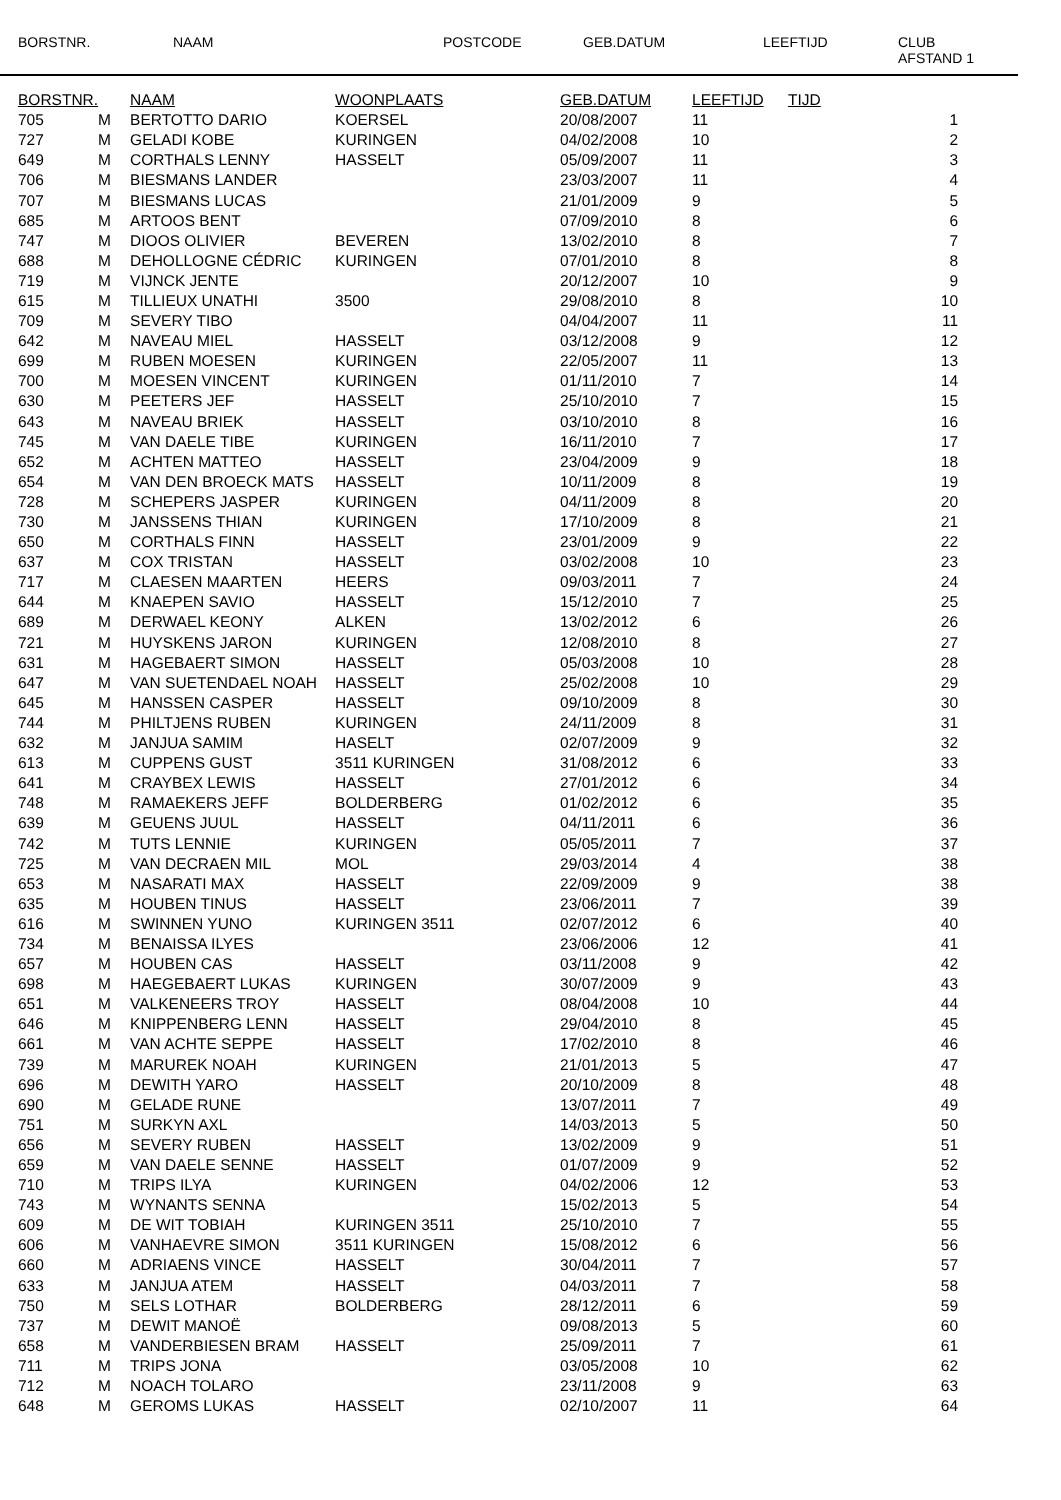BORSTNR. NAAM POSTCODE GEB.DATUM LEEFTIJD CLUB
AFSTAND 1
| BORSTNR. | | NAAM | WOONPLAATS | GEB.DATUM | LEEFTIJD | TIJD | |
| --- | --- | --- | --- | --- | --- | --- | --- |
| 705 | M | BERTOTTO DARIO | KOERSEL | 20/08/2007 | 11 | | 1 |
| 727 | M | GELADI KOBE | KURINGEN | 04/02/2008 | 10 | | 2 |
| 649 | M | CORTHALS LENNY | HASSELT | 05/09/2007 | 11 | | 3 |
| 706 | M | BIESMANS LANDER | | 23/03/2007 | 11 | | 4 |
| 707 | M | BIESMANS LUCAS | | 21/01/2009 | 9 | | 5 |
| 685 | M | ARTOOS BENT | | 07/09/2010 | 8 | | 6 |
| 747 | M | DIOOS OLIVIER | BEVEREN | 13/02/2010 | 8 | | 7 |
| 688 | M | DEHOLLOGNE CÉDRIC | KURINGEN | 07/01/2010 | 8 | | 8 |
| 719 | M | VIJNCK JENTE | | 20/12/2007 | 10 | | 9 |
| 615 | M | TILLIEUX UNATHI | 3500 | 29/08/2010 | 8 | | 10 |
| 709 | M | SEVERY TIBO | | 04/04/2007 | 11 | | 11 |
| 642 | M | NAVEAU MIEL | HASSELT | 03/12/2008 | 9 | | 12 |
| 699 | M | RUBEN MOESEN | KURINGEN | 22/05/2007 | 11 | | 13 |
| 700 | M | MOESEN VINCENT | KURINGEN | 01/11/2010 | 7 | | 14 |
| 630 | M | PEETERS JEF | HASSELT | 25/10/2010 | 7 | | 15 |
| 643 | M | NAVEAU BRIEK | HASSELT | 03/10/2010 | 8 | | 16 |
| 745 | M | VAN DAELE TIBE | KURINGEN | 16/11/2010 | 7 | | 17 |
| 652 | M | ACHTEN MATTEO | HASSELT | 23/04/2009 | 9 | | 18 |
| 654 | M | VAN DEN BROECK MATS | HASSELT | 10/11/2009 | 8 | | 19 |
| 728 | M | SCHEPERS JASPER | KURINGEN | 04/11/2009 | 8 | | 20 |
| 730 | M | JANSSENS THIAN | KURINGEN | 17/10/2009 | 8 | | 21 |
| 650 | M | CORTHALS FINN | HASSELT | 23/01/2009 | 9 | | 22 |
| 637 | M | COX TRISTAN | HASSELT | 03/02/2008 | 10 | | 23 |
| 717 | M | CLAESEN MAARTEN | HEERS | 09/03/2011 | 7 | | 24 |
| 644 | M | KNAEPEN SAVIO | HASSELT | 15/12/2010 | 7 | | 25 |
| 689 | M | DERWAEL KEONY | ALKEN | 13/02/2012 | 6 | | 26 |
| 721 | M | HUYSKENS JARON | KURINGEN | 12/08/2010 | 8 | | 27 |
| 631 | M | HAGEBAERT SIMON | HASSELT | 05/03/2008 | 10 | | 28 |
| 647 | M | VAN SUETENDAEL NOAH | HASSELT | 25/02/2008 | 10 | | 29 |
| 645 | M | HANSSEN CASPER | HASSELT | 09/10/2009 | 8 | | 30 |
| 744 | M | PHILTJENS RUBEN | KURINGEN | 24/11/2009 | 8 | | 31 |
| 632 | M | JANJUA SAMIM | HASELT | 02/07/2009 | 9 | | 32 |
| 613 | M | CUPPENS GUST | 3511 KURINGEN | 31/08/2012 | 6 | | 33 |
| 641 | M | CRAYBEX LEWIS | HASSELT | 27/01/2012 | 6 | | 34 |
| 748 | M | RAMAEKERS JEFF | BOLDERBERG | 01/02/2012 | 6 | | 35 |
| 639 | M | GEUENS JUUL | HASSELT | 04/11/2011 | 6 | | 36 |
| 742 | M | TUTS LENNIE | KURINGEN | 05/05/2011 | 7 | | 37 |
| 725 | M | VAN DECRAEN MIL | MOL | 29/03/2014 | 4 | | 38 |
| 653 | M | NASARATI MAX | HASSELT | 22/09/2009 | 9 | | 38 |
| 635 | M | HOUBEN TINUS | HASSELT | 23/06/2011 | 7 | | 39 |
| 616 | M | SWINNEN YUNO | KURINGEN 3511 | 02/07/2012 | 6 | | 40 |
| 734 | M | BENAISSA ILYES | | 23/06/2006 | 12 | | 41 |
| 657 | M | HOUBEN CAS | HASSELT | 03/11/2008 | 9 | | 42 |
| 698 | M | HAEGEBAERT LUKAS | KURINGEN | 30/07/2009 | 9 | | 43 |
| 651 | M | VALKENEERS TROY | HASSELT | 08/04/2008 | 10 | | 44 |
| 646 | M | KNIPPENBERG LENN | HASSELT | 29/04/2010 | 8 | | 45 |
| 661 | M | VAN ACHTE SEPPE | HASSELT | 17/02/2010 | 8 | | 46 |
| 739 | M | MARUREK NOAH | KURINGEN | 21/01/2013 | 5 | | 47 |
| 696 | M | DEWITH YARO | HASSELT | 20/10/2009 | 8 | | 48 |
| 690 | M | GELADE RUNE | | 13/07/2011 | 7 | | 49 |
| 751 | M | SURKYN AXL | | 14/03/2013 | 5 | | 50 |
| 656 | M | SEVERY RUBEN | HASSELT | 13/02/2009 | 9 | | 51 |
| 659 | M | VAN DAELE SENNE | HASSELT | 01/07/2009 | 9 | | 52 |
| 710 | M | TRIPS ILYA | KURINGEN | 04/02/2006 | 12 | | 53 |
| 743 | M | WYNANTS SENNA | | 15/02/2013 | 5 | | 54 |
| 609 | M | DE WIT TOBIAH | KURINGEN 3511 | 25/10/2010 | 7 | | 55 |
| 606 | M | VANHAEVRE SIMON | 3511 KURINGEN | 15/08/2012 | 6 | | 56 |
| 660 | M | ADRIAENS VINCE | HASSELT | 30/04/2011 | 7 | | 57 |
| 633 | M | JANJUA ATEM | HASSELT | 04/03/2011 | 7 | | 58 |
| 750 | M | SELS LOTHAR | BOLDERBERG | 28/12/2011 | 6 | | 59 |
| 737 | M | DEWIT MANOË | | 09/08/2013 | 5 | | 60 |
| 658 | M | VANDERBIESEN BRAM | HASSELT | 25/09/2011 | 7 | | 61 |
| 711 | M | TRIPS JONA | | 03/05/2008 | 10 | | 62 |
| 712 | M | NOACH TOLARO | | 23/11/2008 | 9 | | 63 |
| 648 | M | GEROMS LUKAS | HASSELT | 02/10/2007 | 11 | | 64 |